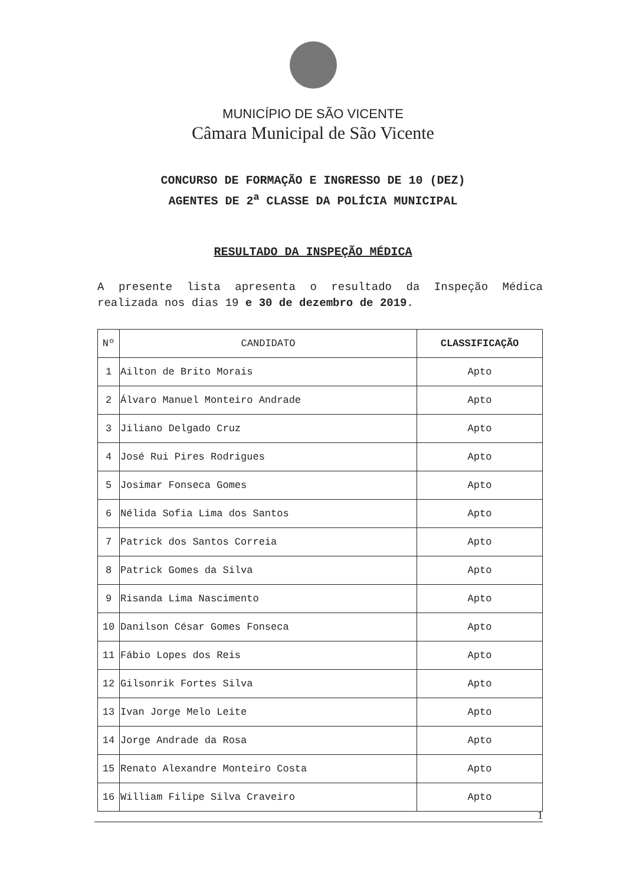MUNICÍPIO DE SÃO VICENTE
Câmara Municipal de São Vicente
CONCURSO DE FORMAÇÃO E INGRESSO DE 10 (DEZ)
AGENTES DE 2<sup>a</sup> CLASSE DA POLÍCIA MUNICIPAL
RESULTADO DA INSPEÇÃO MÉDICA
A presente lista apresenta o resultado da Inspeção Médica realizada nos dias 19 e 30 de dezembro de 2019.
| Nº | CANDIDATO | CLASSIFICAÇÃO |
| --- | --- | --- |
| 1 | Ailton de Brito Morais | Apto |
| 2 | Álvaro Manuel Monteiro Andrade | Apto |
| 3 | Jiliano Delgado Cruz | Apto |
| 4 | José Rui Pires Rodrigues | Apto |
| 5 | Josimar Fonseca Gomes | Apto |
| 6 | Nélida Sofia Lima dos Santos | Apto |
| 7 | Patrick dos Santos Correia | Apto |
| 8 | Patrick Gomes da Silva | Apto |
| 9 | Risanda Lima Nascimento | Apto |
| 10 | Danilson César Gomes Fonseca | Apto |
| 11 | Fábio Lopes dos Reis | Apto |
| 12 | Gilsonrik Fortes Silva | Apto |
| 13 | Ivan Jorge Melo Leite | Apto |
| 14 | Jorge Andrade da Rosa | Apto |
| 15 | Renato Alexandre Monteiro Costa | Apto |
| 16 | William Filipe Silva Craveiro | Apto |
1